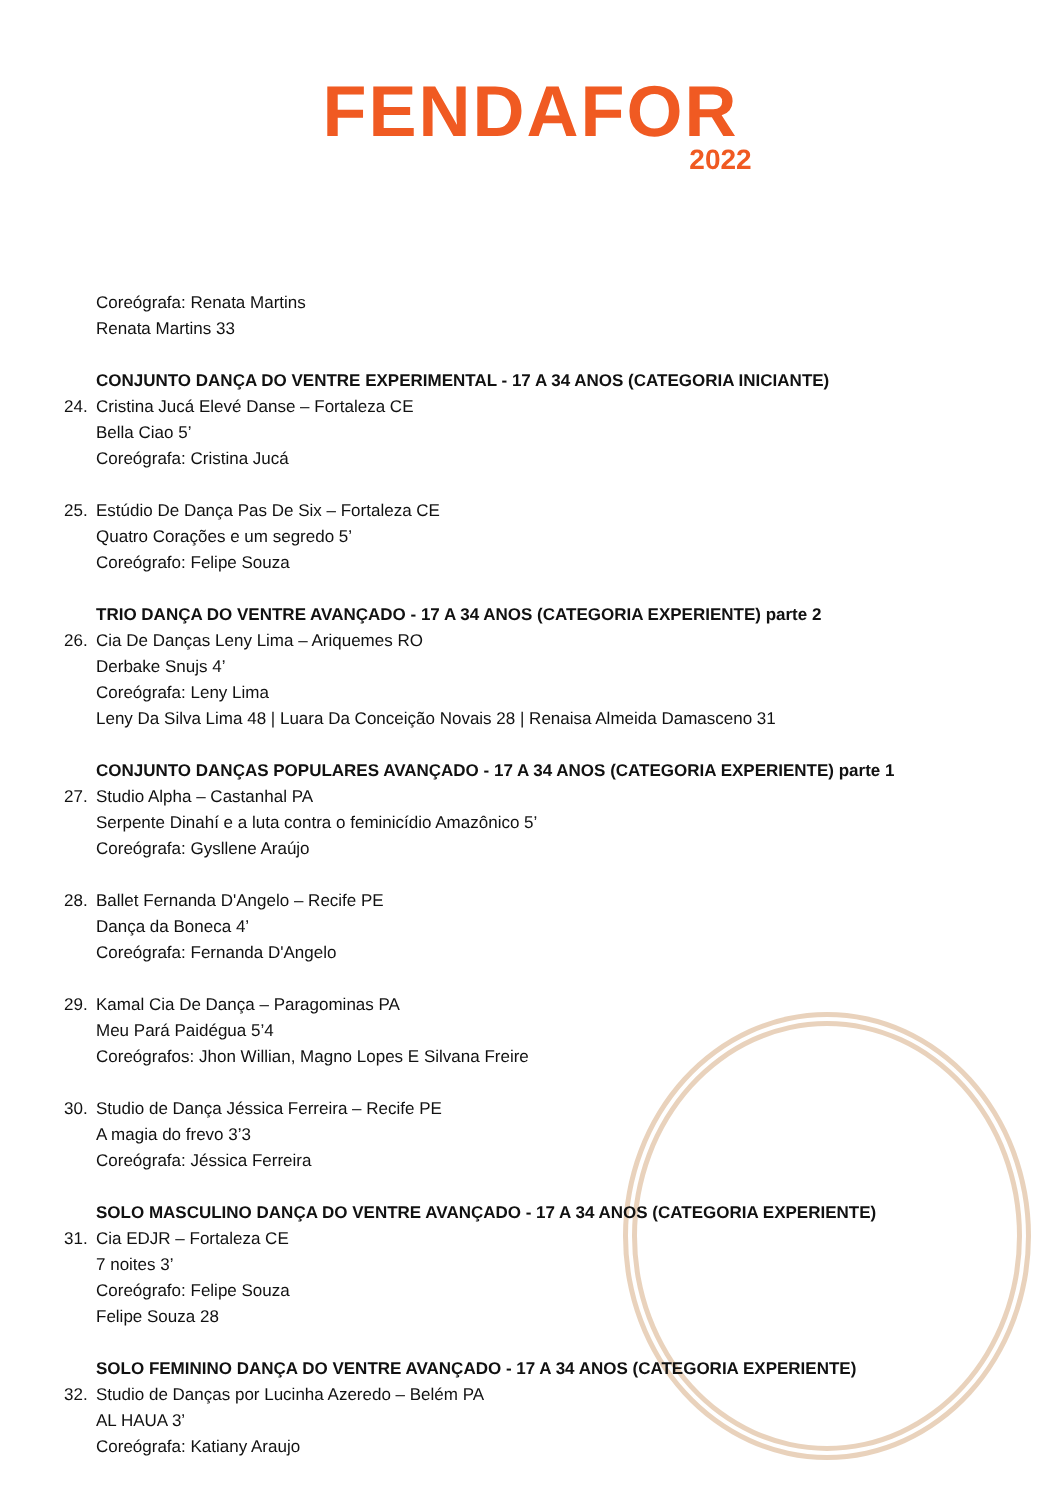FENDAFOR
2022
Coreógrafa: Renata Martins
Renata Martins 33
CONJUNTO DANÇA DO VENTRE EXPERIMENTAL - 17 A 34 ANOS (CATEGORIA INICIANTE)
24. Cristina Jucá Elevé Danse – Fortaleza CE
Bella Ciao 5’
Coreógrafa: Cristina Jucá
25. Estúdio De Dança Pas De Six – Fortaleza CE
Quatro Corações e um segredo 5’
Coreógrafo: Felipe Souza
TRIO DANÇA DO VENTRE AVANÇADO - 17 A 34 ANOS (CATEGORIA EXPERIENTE) parte 2
26. Cia De Danças Leny Lima – Ariquemes RO
Derbake Snujs 4’
Coreógrafa: Leny Lima
Leny Da Silva Lima 48 | Luara Da Conceição Novais 28 | Renaisa Almeida Damasceno 31
CONJUNTO DANÇAS POPULARES AVANÇADO - 17 A 34 ANOS (CATEGORIA EXPERIENTE) parte 1
27. Studio Alpha – Castanhal PA
Serpente Dinahí e a luta contra o feminicídio Amazônico 5’
Coreógrafa: Gysllene Araújo
28. Ballet Fernanda D'Angelo – Recife PE
Dança da Boneca 4’
Coreógrafa: Fernanda D'Angelo
29. Kamal Cia De Dança – Paragominas PA
Meu Pará Paidégua 5’4
Coreógrafos: Jhon Willian, Magno Lopes E Silvana Freire
30. Studio de Dança Jéssica Ferreira – Recife PE
A magia do frevo 3’3
Coreógrafa: Jéssica Ferreira
SOLO MASCULINO DANÇA DO VENTRE AVANÇADO - 17 A 34 ANOS (CATEGORIA EXPERIENTE)
31. Cia EDJR – Fortaleza CE
7 noites 3’
Coreógrafo: Felipe Souza
Felipe Souza 28
SOLO FEMININO DANÇA DO VENTRE AVANÇADO - 17 A 34 ANOS (CATEGORIA EXPERIENTE)
32. Studio de Danças por Lucinha Azeredo – Belém PA
AL HAUA 3’
Coreógrafa: Katiany Araujo